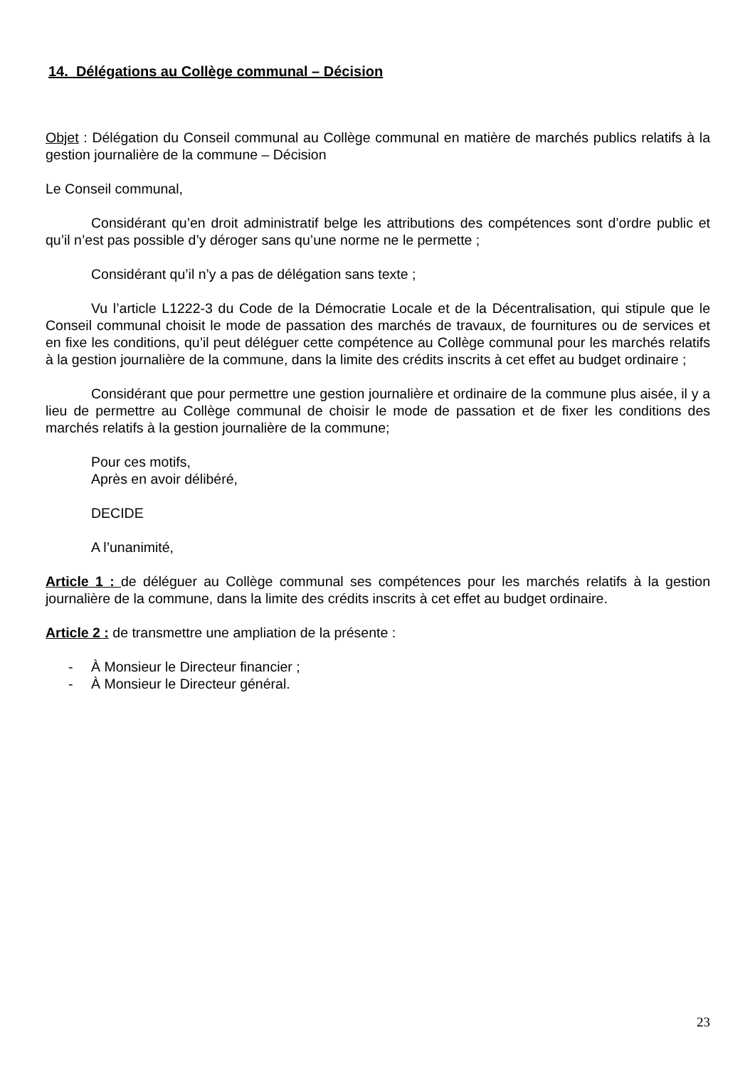14. Délégations au Collège communal – Décision
Objet : Délégation du Conseil communal au Collège communal en matière de marchés publics relatifs à la gestion journalière de la commune – Décision
Le Conseil communal,
Considérant qu’en droit administratif belge les attributions des compétences sont d’ordre public et qu’il n’est pas possible d’y déroger sans qu’une norme ne le permette ;
Considérant qu’il n’y a pas de délégation sans texte ;
Vu l’article L1222-3 du Code de la Démocratie Locale et de la Décentralisation, qui stipule que le Conseil communal choisit le mode de passation des marchés de travaux, de fournitures ou de services et en fixe les conditions, qu’il peut déléguer cette compétence au Collège communal pour les marchés relatifs à la gestion journalière de la commune, dans la limite des crédits inscrits à cet effet au budget ordinaire ;
Considérant que pour permettre une gestion journalière et ordinaire de la commune plus aisée, il y a lieu de permettre au Collège communal de choisir le mode de passation et de fixer les conditions des marchés relatifs à la gestion journalière de la commune;
Pour ces motifs,
Après en avoir délibéré,
DECIDE
A l’unanimité,
Article 1 : de déléguer au Collège communal ses compétences pour les marchés relatifs à la gestion journalière de la commune, dans la limite des crédits inscrits à cet effet au budget ordinaire.
Article 2 : de transmettre une ampliation de la présente :
- À Monsieur le Directeur financier ;
- À Monsieur le Directeur général.
23